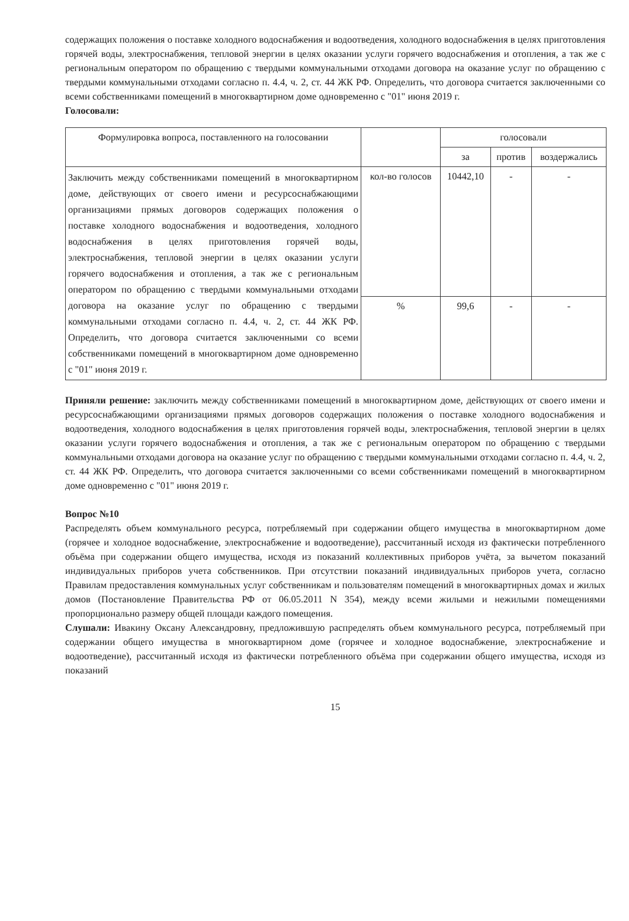содержащих положения о поставке холодного водоснабжения и водоотведения, холодного водоснабжения в целях приготовления горячей воды, электроснабжения, тепловой энергии в целях оказании услуги горячего водоснабжения и отопления, а так же с региональным оператором по обращению с твердыми коммунальными отходами договора на оказание услуг по обращению с твердыми коммунальными отходами согласно п. 4.4, ч. 2, ст. 44 ЖК РФ. Определить, что договора считается заключенными со всеми собственниками помещений в многоквартирном доме одновременно с "01" июня 2019 г.
Голосовали:
| Формулировка вопроса, поставленного на голосовании | | голосовали | | |
| --- | --- | --- | --- | --- |
| | | за | против | воздержались |
| Заключить между собственниками помещений в многоквартирном доме, действующих от своего имени и ресурсоснабжающими организациями прямых договоров содержащих положения о поставке холодного водоснабжения и водоотведения, холодного водоснабжения в целях приготовления горячей воды, электроснабжения, тепловой энергии в целях оказании услуги горячего водоснабжения и отопления, а так же с региональным оператором по обращению с твердыми коммунальными отходами договора на оказание услуг по обращению с твердыми коммунальными отходами согласно п. 4.4, ч. 2, ст. 44 ЖК РФ. Определить, что договора считается заключенными со всеми собственниками помещений в многоквартирном доме одновременно с "01" июня 2019 г. | кол-во голосов | 10442,10 | - | - |
| | % | 99,6 | - | - |
Приняли решение: заключить между собственниками помещений в многоквартирном доме, действующих от своего имени и ресурсоснабжающими организациями прямых договоров содержащих положения о поставке холодного водоснабжения и водоотведения, холодного водоснабжения в целях приготовления горячей воды, электроснабжения, тепловой энергии в целях оказании услуги горячего водоснабжения и отопления, а так же с региональным оператором по обращению с твердыми коммунальными отходами договора на оказание услуг по обращению с твердыми коммунальными отходами согласно п. 4.4, ч. 2, ст. 44 ЖК РФ. Определить, что договора считается заключенными со всеми собственниками помещений в многоквартирном доме одновременно с "01" июня 2019 г.
Вопрос №10
Распределять объем коммунального ресурса, потребляемый при содержании общего имущества в многоквартирном доме (горячее и холодное водоснабжение, электроснабжение и водоотведение), рассчитанный исходя из фактически потребленного объёма при содержании общего имущества, исходя из показаний коллективных приборов учёта, за вычетом показаний индивидуальных приборов учета собственников. При отсутствии показаний индивидуальных приборов учета, согласно Правилам предоставления коммунальных услуг собственникам и пользователям помещений в многоквартирных домах и жилых домов (Постановление Правительства РФ от 06.05.2011 N 354), между всеми жилыми и нежилыми помещениями пропорционально размеру общей площади каждого помещения.
Слушали: Ивакину Оксану Александровну, предложившую распределять объем коммунального ресурса, потребляемый при содержании общего имущества в многоквартирном доме (горячее и холодное водоснабжение, электроснабжение и водоотведение), рассчитанный исходя из фактически потребленного объёма при содержании общего имущества, исходя из показаний
15